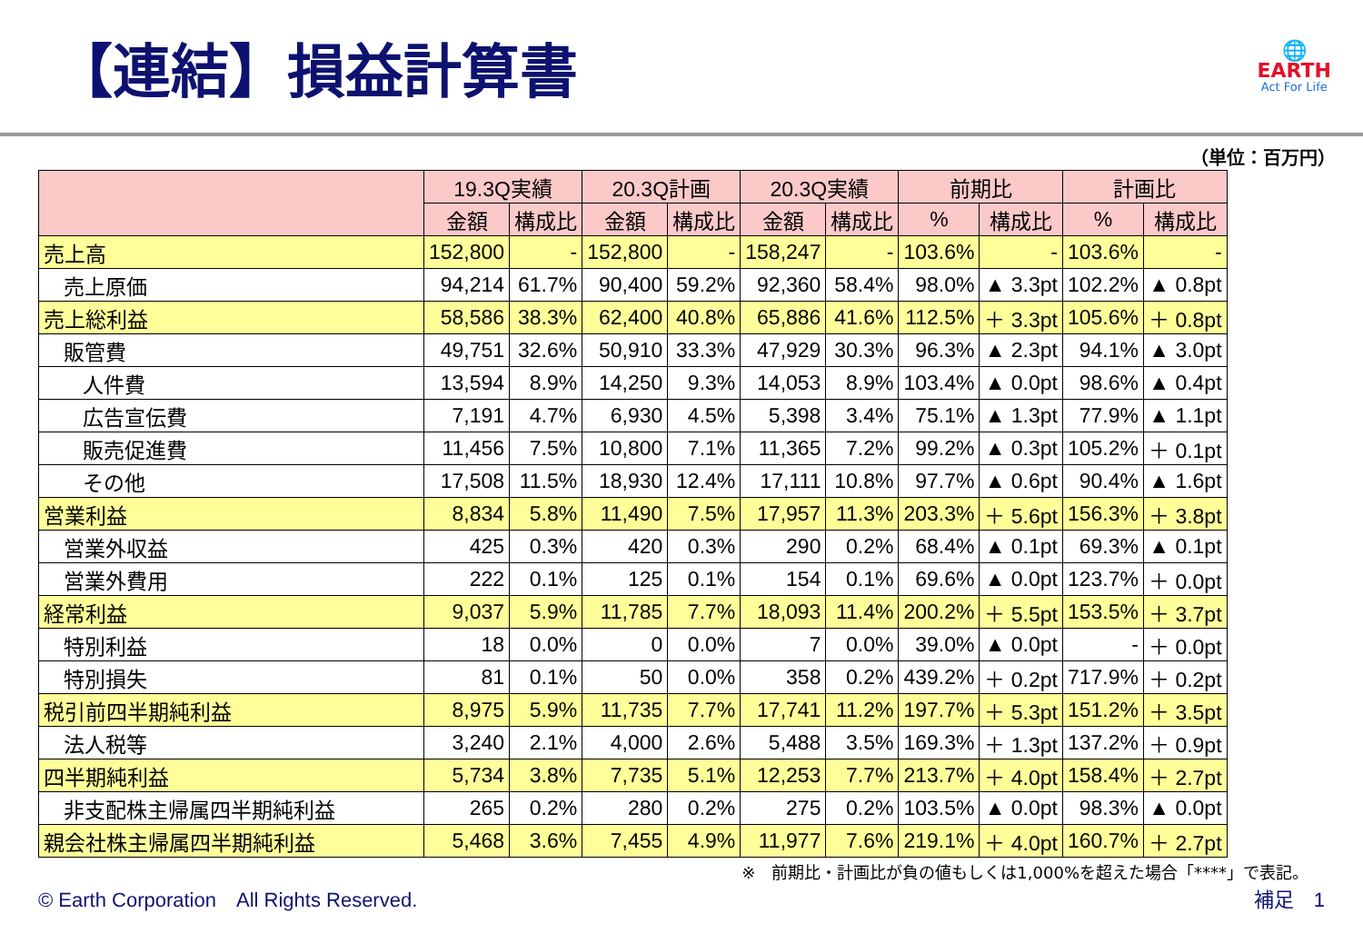【連結】損益計算書
🌐
EARTH
Act For Life
（単位：百万円）
| | 19.3Q実績 | | 20.3Q計画 | | 20.3Q実績 | | 前期比 | | 計画比 | |
| --- | --- | --- | --- | --- | --- | --- | --- | --- | --- | --- |
| | 金額 | 構成比 | 金額 | 構成比 | 金額 | 構成比 | % | 構成比 | % | 構成比 |
| 売上高 | 152,800 | - | 152,800 | - | 158,247 | - | 103.6% | - | 103.6% | - |
| 売上原価 | 94,214 | 61.7% | 90,400 | 59.2% | 92,360 | 58.4% | 98.0% | ▲ 3.3pt | 102.2% | ▲ 0.8pt |
| 売上総利益 | 58,586 | 38.3% | 62,400 | 40.8% | 65,886 | 41.6% | 112.5% | ＋ 3.3pt | 105.6% | ＋ 0.8pt |
| 販管費 | 49,751 | 32.6% | 50,910 | 33.3% | 47,929 | 30.3% | 96.3% | ▲ 2.3pt | 94.1% | ▲ 3.0pt |
| 人件費 | 13,594 | 8.9% | 14,250 | 9.3% | 14,053 | 8.9% | 103.4% | ▲ 0.0pt | 98.6% | ▲ 0.4pt |
| 広告宣伝費 | 7,191 | 4.7% | 6,930 | 4.5% | 5,398 | 3.4% | 75.1% | ▲ 1.3pt | 77.9% | ▲ 1.1pt |
| 販売促進費 | 11,456 | 7.5% | 10,800 | 7.1% | 11,365 | 7.2% | 99.2% | ▲ 0.3pt | 105.2% | ＋ 0.1pt |
| その他 | 17,508 | 11.5% | 18,930 | 12.4% | 17,111 | 10.8% | 97.7% | ▲ 0.6pt | 90.4% | ▲ 1.6pt |
| 営業利益 | 8,834 | 5.8% | 11,490 | 7.5% | 17,957 | 11.3% | 203.3% | ＋ 5.6pt | 156.3% | ＋ 3.8pt |
| 営業外収益 | 425 | 0.3% | 420 | 0.3% | 290 | 0.2% | 68.4% | ▲ 0.1pt | 69.3% | ▲ 0.1pt |
| 営業外費用 | 222 | 0.1% | 125 | 0.1% | 154 | 0.1% | 69.6% | ▲ 0.0pt | 123.7% | ＋ 0.0pt |
| 経常利益 | 9,037 | 5.9% | 11,785 | 7.7% | 18,093 | 11.4% | 200.2% | ＋ 5.5pt | 153.5% | ＋ 3.7pt |
| 特別利益 | 18 | 0.0% | 0 | 0.0% | 7 | 0.0% | 39.0% | ▲ 0.0pt | - | ＋ 0.0pt |
| 特別損失 | 81 | 0.1% | 50 | 0.0% | 358 | 0.2% | 439.2% | ＋ 0.2pt | 717.9% | ＋ 0.2pt |
| 税引前四半期純利益 | 8,975 | 5.9% | 11,735 | 7.7% | 17,741 | 11.2% | 197.7% | ＋ 5.3pt | 151.2% | ＋ 3.5pt |
| 法人税等 | 3,240 | 2.1% | 4,000 | 2.6% | 5,488 | 3.5% | 169.3% | ＋ 1.3pt | 137.2% | ＋ 0.9pt |
| 四半期純利益 | 5,734 | 3.8% | 7,735 | 5.1% | 12,253 | 7.7% | 213.7% | ＋ 4.0pt | 158.4% | ＋ 2.7pt |
| 非支配株主帰属四半期純利益 | 265 | 0.2% | 280 | 0.2% | 275 | 0.2% | 103.5% | ▲ 0.0pt | 98.3% | ▲ 0.0pt |
| 親会社株主帰属四半期純利益 | 5,468 | 3.6% | 7,455 | 4.9% | 11,977 | 7.6% | 219.1% | ＋ 4.0pt | 160.7% | ＋ 2.7pt |
※　前期比・計画比が負の値もしくは1,000%を超えた場合「****」で表記。
© Earth Corporation　All Rights Reserved. 補足　1